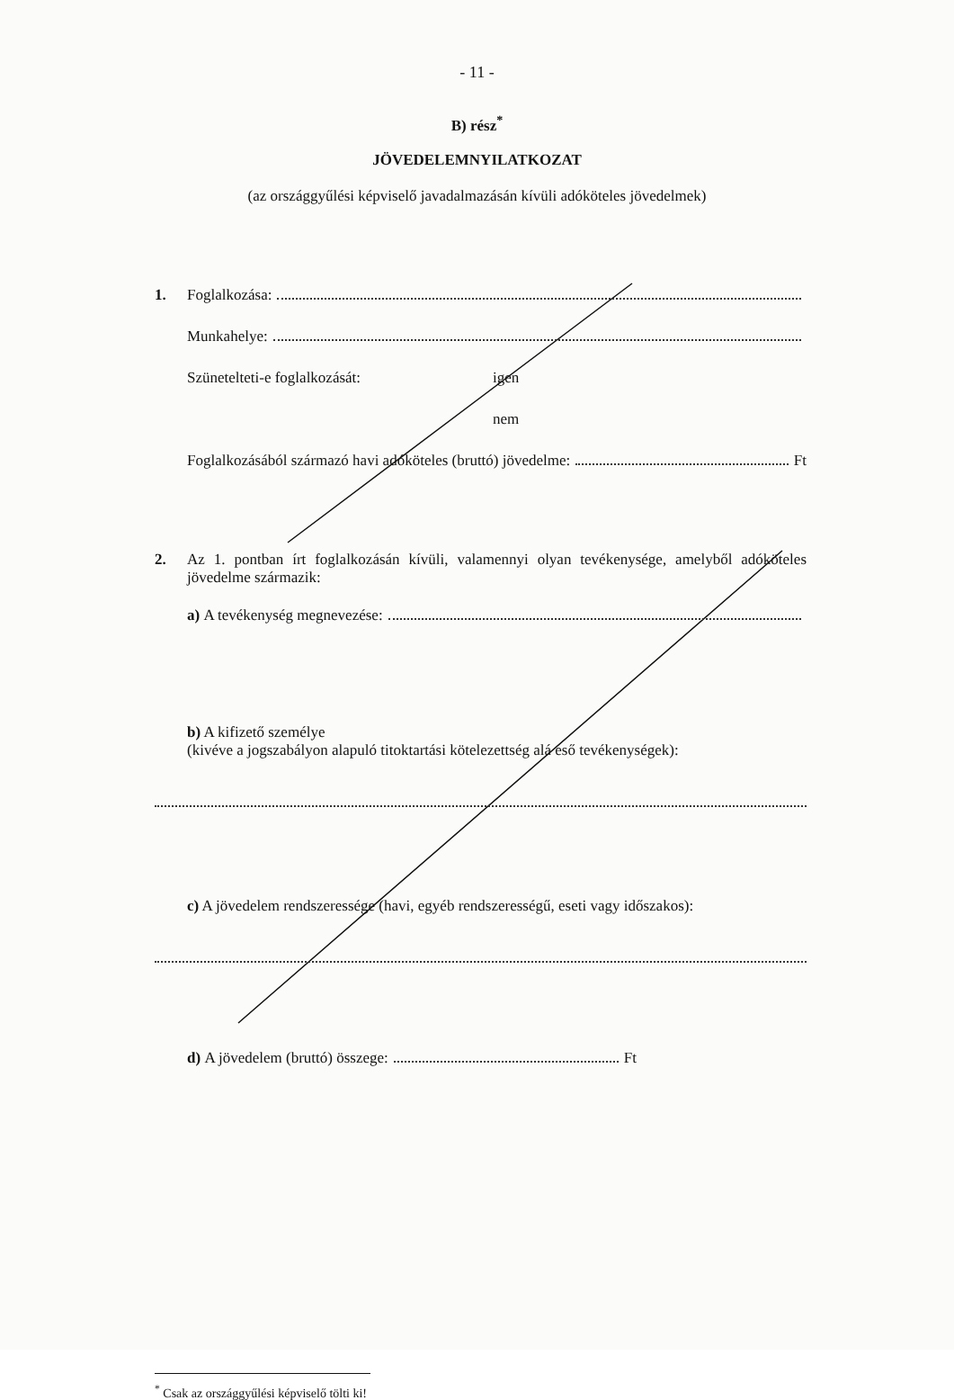- 11 -
B) rész<sup>*</sup>
JÖVEDELEMNYILATKOZAT
(az országgyűlési képviselő javadalmazásán kívüli adóköteles jövedelmek)
1. Foglalkozása:
Munkahelye:
Szünetelteti-e foglalkozását: igen
nem
Foglalkozásából származó havi adóköteles (bruttó) jövedelme: Ft
2. Az 1. pontban írt foglalkozásán kívüli, valamennyi olyan tevékenysége, amelyből adóköteles jövedelme származik:
a) A tevékenység megnevezése:
b) A kifizető személye
(kivéve a jogszabályon alapuló titoktartási kötelezettség alá eső tevékenységek):
c) A jövedelem rendszeressége (havi, egyéb rendszerességű, eseti vagy időszakos):
d) A jövedelem (bruttó) összege: Ft
<sup>*</sup> Csak az országgyűlési képviselő tölti ki!